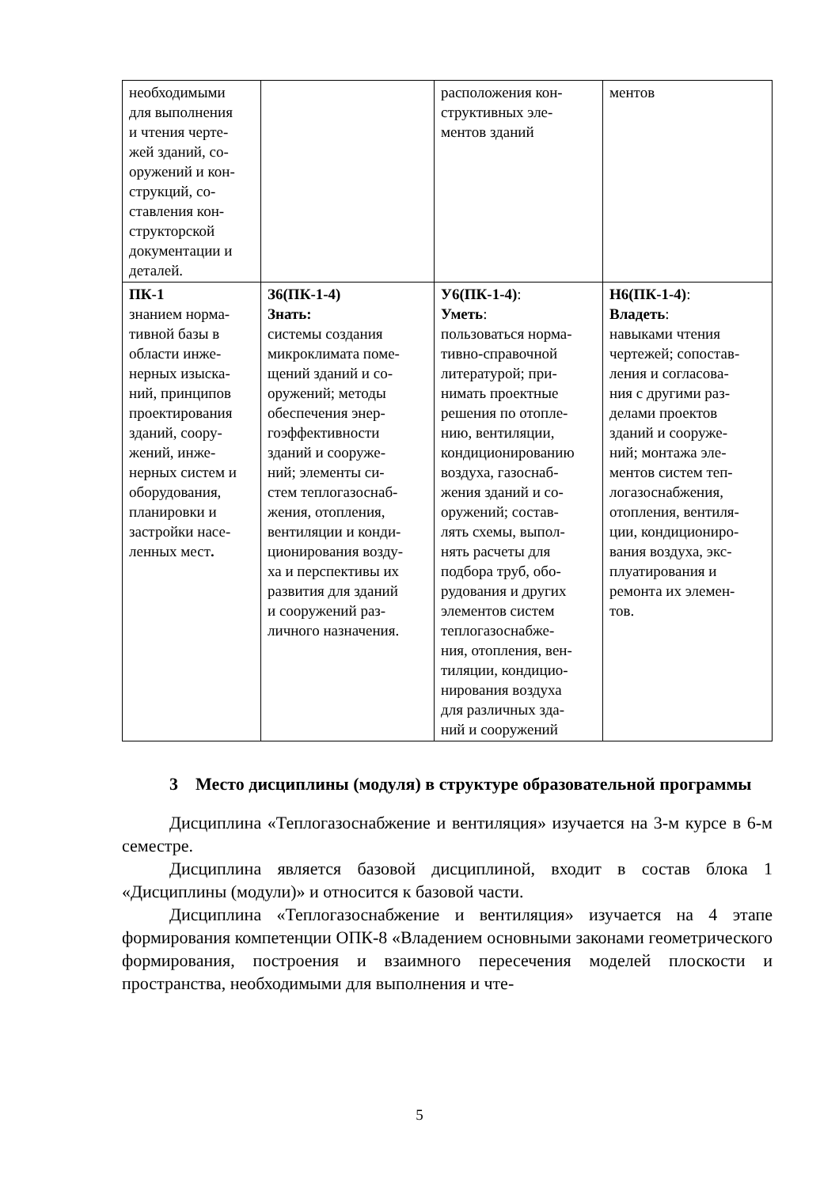| необходимыми для выполнения и чтения черте- жей зданий, со- оружений и кон- струкций, со- ставления кон- структорской документации и деталей. | | расположения кон- структивных эле- ментов зданий | ментов |
| ПК-1 знанием норма- тивной базы в области инже- нерных изыска- ний, принципов проектирования зданий, соору- жений, инже- нерных систем и оборудования, планировки и застройки насе- ленных мест . | З6(ПК-1-4) Знать: системы создания микроклимата поме- щений зданий и со- оружений; методы обеспечения энер- гоэффективности зданий и сооруже- ний; элементы си- стем теплогазоснаб- жения, отопления, вентиляции и конди- ционирования возду- ха и перспективы их развития для зданий и сооружений раз- личного назначения. | У6(ПК-1-4) : Уметь : пользоваться норма- тивно-справочной литературой; при- нимать проектные решения по отопле- нию, вентиляции, кондиционированию воздуха, газоснаб- жения зданий и со- оружений; состав- лять схемы, выпол- нять расчеты для подбора труб, обо- рудования и других элементов систем теплогазоснабже- ния, отопления, вен- тиляции, кондицио- нирования воздуха для различных зда- ний и сооружений | Н6(ПК-1-4) : Владеть : навыками чтения чертежей; сопостав- ления и согласова- ния с другими раз- делами проектов зданий и сооруже- ний; монтажа эле- ментов систем теп- логазоснабжения, отопления, вентиля- ции, кондициониро- вания воздуха, экс- плуатирования и ремонта их элемен- тов. |
3 Место дисциплины (модуля) в структуре образовательной программы
Дисциплина «Теплогазоснабжение и вентиляция» изучается на 3-м курсе в 6-м семестре.
Дисциплина является базовой дисциплиной, входит в состав блока 1 «Дисциплины (модули)» и относится к базовой части.
Дисциплина «Теплогазоснабжение и вентиляция» изучается на 4 этапе формирования компетенции ОПК-8 «Владением основными законами геометрического формирования, построения и взаимного пересечения моделей плоскости и пространства, необходимыми для выполнения и чте-
5